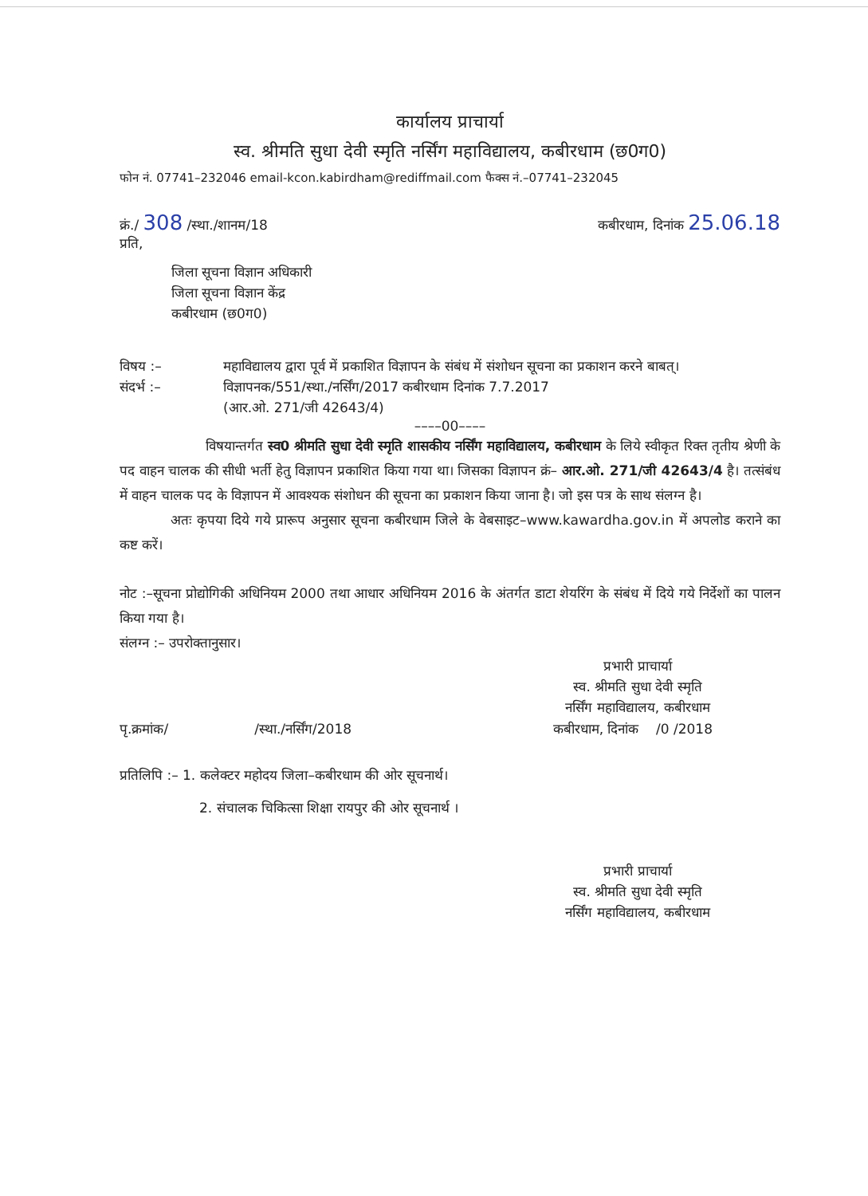कार्यालय प्राचार्या
स्व. श्रीमति सुधा देवी स्मृति नर्सिंग महाविद्यालय, कबीरधाम (छ0ग0)
फोन नं. 07741–232046 email-kcon.kabirdham@rediffmail.com फैक्स नं.–07741–232045
क्रं./ 308 /स्था./शानम/18 कबीरधाम, दिनांक 25.06.18
प्रति,
जिला सूचना विज्ञान अधिकारी
जिला सूचना विज्ञान केंद्र
कबीरधाम (छ0ग0)
विषय :– महाविद्यालय द्वारा पूर्व में प्रकाशित विज्ञापन के संबंध में संशोधन सूचना का प्रकाशन करने बाबत्।
संदर्भ :– विज्ञापनक/551/स्था./नर्सिंग/2017 कबीरधाम दिनांक 7.7.2017
(आर.ओ. 271/जी 42643/4)
––––00––––
विषयान्तर्गत स्व0 श्रीमति सुधा देवी स्मृति शासकीय नर्सिंग महाविद्यालय, कबीरधाम के लिये स्वीकृत रिक्त तृतीय श्रेणी के पद वाहन चालक की सीधी भर्ती हेतु विज्ञापन प्रकाशित किया गया था। जिसका विज्ञापन क्रं– आर.ओ. 271/जी 42643/4 है। तत्संबंध में वाहन चालक पद के विज्ञापन में आवश्यक संशोधन की सूचना का प्रकाशन किया जाना है। जो इस पत्र के साथ संलग्न है।
अतः कृपया दिये गये प्रारूप अनुसार सूचना कबीरधाम जिले के वेबसाइट–www.kawardha.gov.in में अपलोड कराने का कष्ट करें।
नोट :–सूचना प्रोद्योगिकी अधिनियम 2000 तथा आधार अधिनियम 2016 के अंतर्गत डाटा शेयरिंग के संबंध में दिये गये निर्देशों का पालन किया गया है।
संलग्न :– उपरोक्तानुसार।
प्रभारी प्राचार्या
स्व. श्रीमति सुधा देवी स्मृति
नर्सिंग महाविद्यालय, कबीरधाम
पृ.क्रमांक/ /स्था./नर्सिंग/2018
कबीरधाम, दिनांक /0 /2018
प्रतिलिपि :– 1. कलेक्टर महोदय जिला–कबीरधाम की ओर सूचनार्थ।
2. संचालक चिकित्सा शिक्षा रायपुर की ओर सूचनार्थ ।
प्रभारी प्राचार्या
स्व. श्रीमति सुधा देवी स्मृति
नर्सिंग महाविद्यालय, कबीरधाम